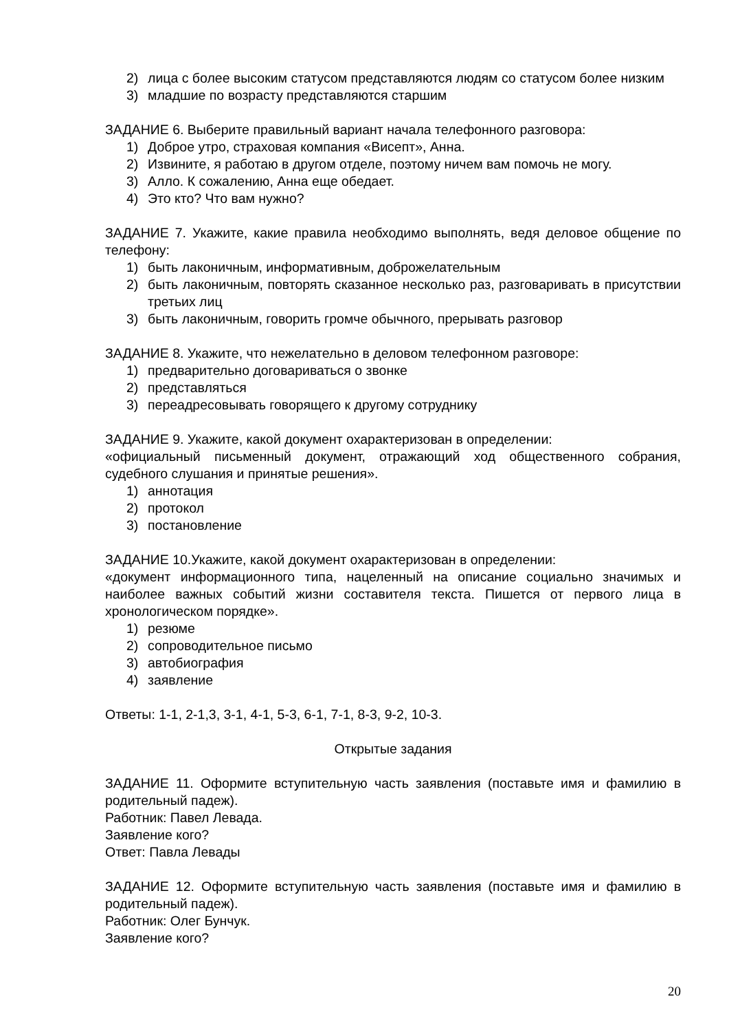2) лица с более высоким статусом представляются людям со статусом более низким
3) младшие по возрасту представляются старшим
ЗАДАНИЕ 6. Выберите правильный вариант начала телефонного разговора:
1) Доброе утро, страховая компания «Висепт», Анна.
2) Извините, я работаю в другом отделе, поэтому ничем вам помочь не могу.
3) Алло. К сожалению, Анна еще обедает.
4) Это кто? Что вам нужно?
ЗАДАНИЕ 7. Укажите, какие правила необходимо выполнять, ведя деловое общение по телефону:
1) быть лаконичным, информативным, доброжелательным
2) быть лаконичным, повторять сказанное несколько раз, разговаривать в присутствии третьих лиц
3) быть лаконичным, говорить громче обычного, прерывать разговор
ЗАДАНИЕ 8. Укажите, что нежелательно в деловом телефонном разговоре:
1) предварительно договариваться о звонке
2) представляться
3) переадресовывать говорящего к другому сотруднику
ЗАДАНИЕ 9. Укажите, какой документ охарактеризован в определении:
«официальный письменный документ, отражающий ход общественного собрания, судебного слушания и принятые решения».
1) аннотация
2) протокол
3) постановление
ЗАДАНИЕ 10.Укажите, какой документ охарактеризован в определении:
«документ информационного типа, нацеленный на описание социально значимых и наиболее важных событий жизни составителя текста. Пишется от первого лица в хронологическом порядке».
1) резюме
2) сопроводительное письмо
3) автобиография
4) заявление
Ответы: 1-1, 2-1,3, 3-1, 4-1, 5-3, 6-1, 7-1, 8-3, 9-2, 10-3.
Открытые задания
ЗАДАНИЕ 11. Оформите вступительную часть заявления (поставьте имя и фамилию в родительный падеж).
Работник: Павел Левада.
Заявление кого?
Ответ: Павла Левады
ЗАДАНИЕ 12. Оформите вступительную часть заявления (поставьте имя и фамилию в родительный падеж).
Работник: Олег Бунчук.
Заявление кого?
20